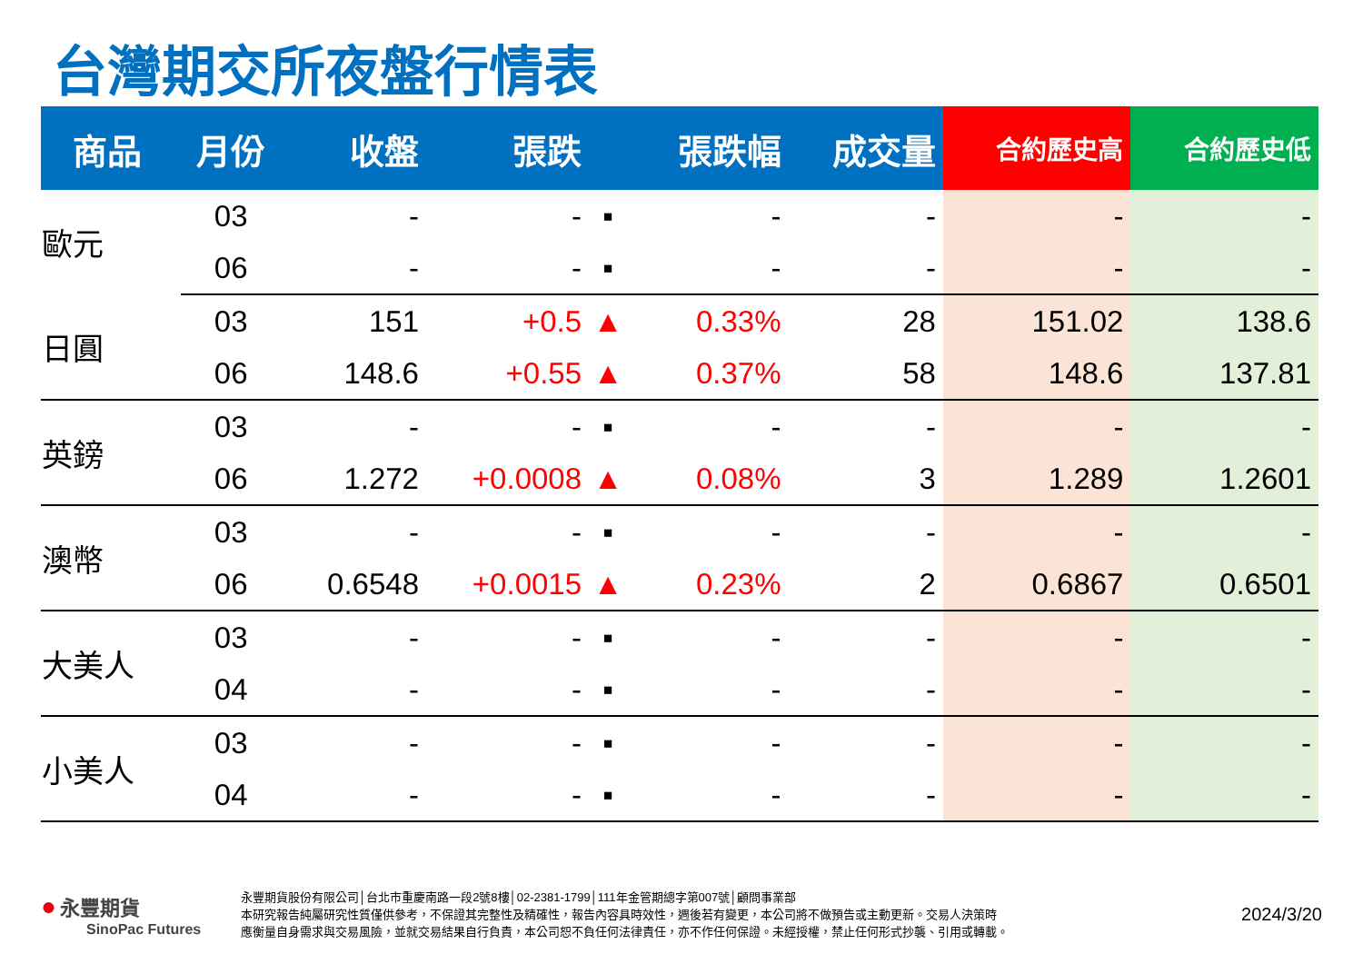台灣期交所夜盤行情表
| 商品 | 月份 | 收盤 | 張跌 | | 張跌幅 | 成交量 | 合約歷史高 | 合約歷史低 |
| --- | --- | --- | --- | --- | --- | --- | --- | --- |
| 歐元 | 03 | - | - | ▪ | - | - | - | - |
| | 06 | - | - | ▪ | - | - | - | - |
| 日圓 | 03 | 151 | +0.5 | ▲ | 0.33% | 28 | 151.02 | 138.6 |
| | 06 | 148.6 | +0.55 | ▲ | 0.37% | 58 | 148.6 | 137.81 |
| 英鎊 | 03 | - | - | ▪ | - | - | - | - |
| | 06 | 1.272 | +0.0008 | ▲ | 0.08% | 3 | 1.289 | 1.2601 |
| 澳幣 | 03 | - | - | ▪ | - | - | - | - |
| | 06 | 0.6548 | +0.0015 | ▲ | 0.23% | 2 | 0.6867 | 0.6501 |
| 大美人 | 03 | - | - | ▪ | - | - | - | - |
| | 04 | - | - | ▪ | - | - | - | - |
| 小美人 | 03 | - | - | ▪ | - | - | - | - |
| | 04 | - | - | ▪ | - | - | - | - |
● 永豐期貨
SinoPac Futures
永豐期貨股份有限公司│台北市重慶南路一段2號8樓│02-2381-1799│111年金管期總字第007號│顧問事業部
本研究報告純屬研究性質僅供參考，不保證其完整性及精確性，報告內容具時效性，週後若有變更，本公司將不做預告或主動更新。交易人決策時
應衡量自身需求與交易風險，並就交易結果自行負責，本公司恕不負任何法律責任，亦不作任何保證。未經授權，禁止任何形式抄襲、引用或轉載。
2024/3/20